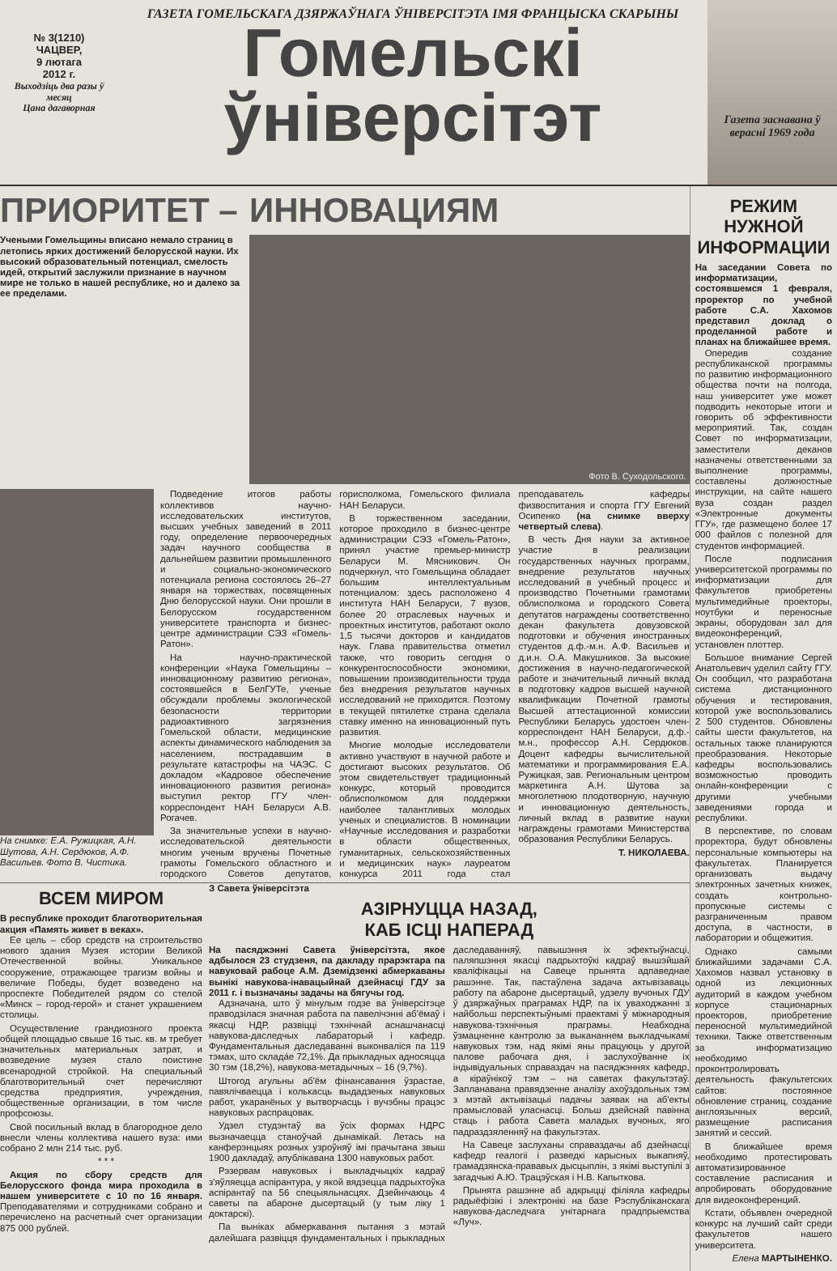№ 3(1210)
ЧАЦВЕР,
9 лютага
2012 г.
Выходзіць два разы ў месяц
Цана дагаворная
ГАЗЕТА ГОМЕЛЬСКАГА ДЗЯРЖАЎНАГА ЎНІВЕРСІТЭТА ІМЯ ФРАНЦЫСКА СКАРЫНЫ
Гомельскі
ўніверсітэт
Газета заснавана ў верасні 1969 года
ПРИОРИТЕТ –
Учеными Гомельщины вписано немало страниц в летопись ярких достижений белорусской науки. Их высокий образовательный потенциал, смелость идей, открытий заслужили признание в научном мире не только в нашей республике, но и далеко за ее пределами.
ИННОВАЦИЯМ
Фото В. Суходольского.
На снимке: Е.А. Ружицкая, А.Н. Шутова, А.Н. Сердюков, А.Ф. Васильев. Фото В. Чистика.
Подведение итогов работы коллективов научно-исследовательских институтов, высших учебных заведений в 2011 году, определение первоочередных задач научного сообщества в дальнейшем развитии промышленного и социально-экономического потенциала региона состоялось 26–27 января на торжествах, посвященных Дню белорусской науки. Они прошли в Белорусском государственном университете транспорта и бизнес-центре администрации СЭЗ «Гомель-Ратон».
На научно-практической конференции «Наука Гомельщины – инновационному развитию региона», состоявшейся в БелГУТе, ученые обсуждали проблемы экологической безопасности территории радиоактивного загрязнения Гомельской области, медицинские аспекты динамического наблюдения за населением, пострадавшим в результате катастрофы на ЧАЭС. С докладом «Кадровое обеспечение инновационного развития региона» выступил ректор ГГУ член-корреспондент НАН Беларуси А.В. Рогачев.
За значительные успехи в научно-исследовательской деятельности многим ученым вручены Почетные грамоты Гомельского областного и городского Советов депутатов, горисполкома, Гомельского филиала НАН Беларуси.
В торжественном заседании, которое проходило в бизнес-центре администрации СЭЗ «Гомель-Ратон», принял участие премьер-министр Беларуси М. Мясникович. Он подчеркнул, что Гомельщина обладает большим интеллектуальным потенциалом: здесь расположено 4 института НАН Беларуси, 7 вузов, более 20 отраслевых научных и проектных институтов, работают около 1,5 тысячи докторов и кандидатов наук. Глава правительства отметил также, что говорить сегодня о конкурентоспособности экономики, повышении производительности труда без внедрения результатов научных исследований не приходится. Поэтому в текущей пятилетке страна сделала ставку именно на инновационный путь развития.
Многие молодые исследователи активно участвуют в научной работе и достигают высоких результатов. Об этом свидетельствует традиционный конкурс, который проводится облисполкомом для поддержки наиболее талантливых молодых ученых и специалистов. В номинации «Научные исследования и разработки в области общественных, гуманитарных, сельскохозяйственных и медицинских наук» лауреатом конкурса 2011 года стал преподаватель кафедры физвоспитания и спорта ГГУ Евгений Осипенко (на снимке вверху четвертый слева).
В честь Дня науки за активное участие в реализации государственных научных программ, внедрение результатов научных исследований в учебный процесс и производство Почетными грамотами облисполкома и городского Совета депутатов награждены соответственно декан факультета довузовской подготовки и обучения иностранных студентов д.ф.-м.н. А.Ф. Васильев и д.и.н. О.А. Макушников. За высокие достижения в научно-педагогической работе и значительный личный вклад в подготовку кадров высшей научной квалификации Почетной грамоты Высшей аттестационной комиссии Республики Беларусь удостоен член-корреспондент НАН Беларуси, д.ф.-м.н., профессор А.Н. Сердюков. Доцент кафедры вычислительной математики и программирования Е.А. Ружицкая, зав. Региональным центром маркетинга А.Н. Шутова за многолетнюю плодотворную, научную и инновационную деятельность, личный вклад в развитие науки награждены грамотами Министерства образования Республики Беларусь.
Т. НИКОЛАЕВА.
ВСЕМ МИРОМ
В республике проходит благотворительная акция «Память живет в веках».
Ее цель – сбор средств на строительство нового здания Музея истории Великой Отечественной войны. Уникальное сооружение, отражающее трагизм войны и величие Победы, будет возведено на проспекте Победителей рядом со стелой «Минск – город-герой» и станет украшением столицы.
Осуществление грандиозного проекта общей площадью свыше 16 тыс. кв. м требует значительных материальных затрат, и возведение музея стало поистине всенародной стройкой. На специальный благотворительный счет перечисляют средства предприятия, учреждения, общественные организации, в том числе профсоюзы.
Свой посильный вклад в благородное дело внесли члены коллектива нашего вуза: ими собрано 2 млн 214 тыс. руб.
* * *
Акция по сбору средств для Белорусского фонда мира проходила в нашем университете с 10 по 16 января. Преподавателями и сотрудниками собрано и перечислено на расчетный счет организации 875 000 рублей.
З Савета ўніверсітэта
АЗІРНУЦЦА НАЗАД,
КАБ ІСЦІ НАПЕРАД
На пасяджэнні Савета ўніверсітэта, якое адбылося 23 студзеня, па дакладу прарэктара па навуковай рабоце А.М. Дземідзенкі абмеркаваны вынікі навукова-інавацыйнай дзейнасці ГДУ за 2011 г. і вызначаны задачы на бягучы год.
Адзначана, што ў мінулым годзе ва ўніверсітэце праводзілася значная работа па павелічэнні аб'ёмаў і якасці НДР, развіцці тэхнічнай аснашчанасці навукова-даследчых лабараторый і кафедр. Фундаментальныя даследаванні выконваліся па 119 тэмах, што склада́е 72,1%. Да прыкладных адносяцца 30 тэм (18,2%), навукова-метадычных – 16 (9,7%).
Штогод агульны аб'ём фінансавання ўзрастае, павялічваецца і колькасць выдадзеных навуковых работ, укаранёных у вытворчасць і вучэбны працэс навуковых распрацовак.
Удзел студэнтаў ва ўсіх формах НДРС вызначаецца станоўчай дынамікай. Летась на канферэнцыях розных узроўняў імі прачытана звыш 1900 дакладаў, апублікавана 1300 навуковых работ.
Рэзервам навуковых і выкладчыцкіх кадраў з'яўляецца аспірантура, у якой вядзецца падрыхтоўка аспірантаў па 56 спецыяльнасцях. Дзейнічаюць 4 саветы па абароне дысертацый (у тым ліку 1 доктарскі).
Па выніках абмеркавання пытання з мэтай далейшага развіцця фундаментальных і прыкладных даследаванняў, павышэння іх эфектыўнасці, паляпшэння якасці падрыхтоўкі кадраў вышэйшай кваліфікацыі на Савеце прынята адпаведнае рашэнне. Так, пастаўлена задача актывізаваць работу па абароне дысертацый, удзелу вучоных ГДУ ў дзяржаўных праграмах НДР, па іх уваходжанні з найбольш перспектыўнымі праектамі ў міжнародныя навукова-тэхнічныя праграмы. Неабходна ўзмацненне кантролю за выкананнем выкладчыкамі навуковых тэм, над якімі яны працуюць у другой палове рабочага дня, і заслухоўванне іх індывідуальных справаздач на пасяджэннях кафедр, а кіраўнікоў тэм – на саветах факультэтаў. Запланавана правядзенне аналізу ахоўздольных тэм з мэтай актывізацыі падачы заявак на аб'екты прамысловай уласнасці. Больш дзейснай павінна стаць і работа Савета маладых вучоных, яго падраздзяленняў на факультэтах.
На Савеце заслуханы справаздачы аб дзейнасці кафедр геалогіі і разведкі карысных выкапняў, грамадзянска-прававых дысцыплін, з якімі выступілі з загадчыкі А.Ю. Трацэўская і Н.В. Капыткова.
Прынята рашэнне аб адкрыцці філіяла кафедры радыёфізікі і электронікі на базе Рэспубліканскага навукова-даследчага унітарнага прадпрыемства «Луч».
РЕЖИМ НУЖНОЙ ИНФОРМАЦИИ
На заседании Совета по информатизации, состоявшемся 1 февраля, проректор по учебной работе С.А. Хахомов представил доклад о проделанной работе и планах на ближайшее время.
Опередив создание республиканской программы по развитию информационного общества почти на полгода, наш университет уже может подводить некоторые итоги и говорить об эффективности мероприятий. Так, создан Совет по информатизации, заместители деканов назначены ответственными за выполнение программы, составлены должностные инструкции, на сайте нашего вуза создан раздел «Электронные документы ГГУ», где размещено более 17 000 файлов с полезной для студентов информацией.
После подписания университетской программы по информатизации для факультетов приобретены мультимедийные проекторы, ноутбуки и переносные экраны, оборудован зал для видеоконференций, установлен плоттер.
Большое внимание Сергей Анатольевич уделил сайту ГГУ. Он сообщил, что разработана система дистанционного обучения и тестирования, которой уже воспользовались 2 500 студентов. Обновлены сайты шести факультетов, на остальных также планируются преобразования. Некоторые кафедры воспользовались возможностью проводить онлайн-конференции с другими учебными заведениями города и республики.
В перспективе, по словам проректора, будут обновлены персональные компьютеры на факультетах. Планируется организовать выдачу электронных зачетных книжек, создать контрольно-пропускные системы с разграниченным правом доступа, в частности, в лаборатории и общежития.
Однако самыми ближайшими задачами С.А. Хахомов назвал установку в одной из лекционных аудиторий в каждом учебном корпусе стационарных проекторов, приобретение переносной мультимедийной техники. Также ответственным за информатизацию необходимо проконтролировать деятельность факультетских сайтов: постоянное обновление страниц, создание англоязычных версий, размещение расписания занятий и сессий.
В ближайшее время необходимо протестировать автоматизированное составление расписания и апробировать оборудование для видеоконференций.
Кстати, объявлен очередной конкурс на лучший сайт среди факультетов нашего университета.
Елена МАРТЫНЕНКО.